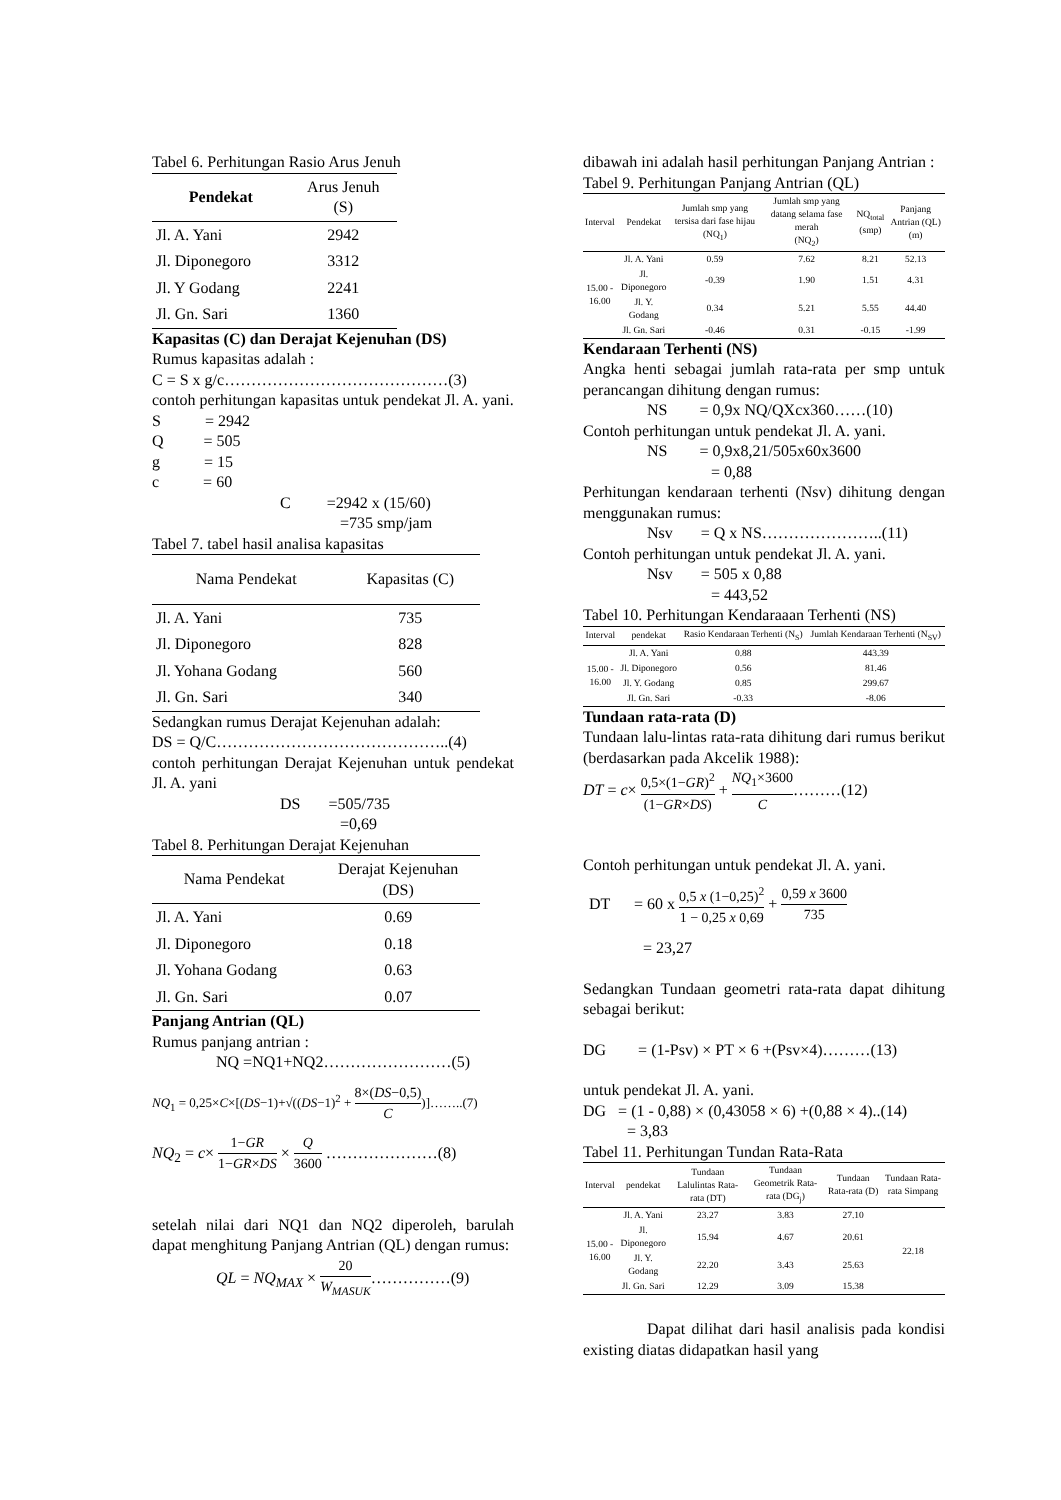Tabel 6. Perhitungan Rasio Arus Jenuh
| Pendekat | Arus Jenuh (S) |
| --- | --- |
| Jl. A. Yani | 2942 |
| Jl. Diponegoro | 3312 |
| Jl. Y Godang | 2241 |
| Jl. Gn. Sari | 1360 |
Kapasitas (C) dan Derajat Kejenuhan (DS)
Rumus kapasitas adalah :
C = S x g/c……………………………………(3)
contoh perhitungan kapasitas untuk pendekat Jl. A. yani.
S = 2942
Q = 505
g = 15
c = 60
C =2942 x (15/60)
=735 smp/jam
Tabel 7. tabel hasil analisa kapasitas
| Nama Pendekat | Kapasitas (C) |
| --- | --- |
| Jl. A. Yani | 735 |
| Jl. Diponegoro | 828 |
| Jl. Yohana Godang | 560 |
| Jl. Gn. Sari | 340 |
Sedangkan rumus Derajat Kejenuhan adalah:
DS = Q/C……………………………………..(4)
contoh perhitungan Derajat Kejenuhan untuk pendekat Jl. A. yani
DS =505/735
=0,69
Tabel 8. Perhitungan Derajat Kejenuhan
| Nama Pendekat | Derajat Kejenuhan (DS) |
| --- | --- |
| Jl. A. Yani | 0.69 |
| Jl. Diponegoro | 0.18 |
| Jl. Yohana Godang | 0.63 |
| Jl. Gn. Sari | 0.07 |
Panjang Antrian (QL)
Rumus panjang antrian :
NQ =NQ1+NQ2……………………(5)
NQ<sub>1</sub> = 0,25×C×[(DS−1)+√((DS−1)<sup>2</sup> + 8×(DS−0,5) C)]……..(7)
NQ<sub>2</sub> = c× 1−GR 1−GR×DS × Q 3600 …………………(8)
setelah nilai dari NQ1 dan NQ2 diperoleh, barulah dapat menghitung Panjang Antrian (QL) dengan rumus:
QL = NQ<sub>MAX</sub> × 20 W<sub>MASUK</sub>……………(9)
dibawah ini adalah hasil perhitungan Panjang Antrian :
Tabel 9. Perhitungan Panjang Antrian (QL)
| Interval | Pendekat | Jumlah smp yang tersisa dari fase hijau (NQ<sub>1</sub>) | Jumlah smp yang datang selama fase merah (NQ<sub>2</sub>) | NQ<sub>total</sub> (smp) | Panjang Antrian (QL) (m) |
| --- | --- | --- | --- | --- | --- |
| 15.00 - 16.00 | Jl. A. Yani | 0.59 | 7.62 | 8.21 | 52.13 |
| | Jl. Diponegoro | -0.39 | 1.90 | 1.51 | 4.31 |
| | Jl. Y. Godang | 0.34 | 5.21 | 5.55 | 44.40 |
| | Jl. Gn. Sari | -0.46 | 0.31 | -0.15 | -1.99 |
Kendaraan Terhenti (NS)
Angka henti sebagai jumlah rata-rata per smp untuk perancangan dihitung dengan rumus:
NS = 0,9x NQ/QXcx360……(10)
Contoh perhitungan untuk pendekat Jl. A. yani.
NS = 0,9x8,21/505x60x3600
= 0,88
Perhitungan kendaraan terhenti (Nsv) dihitung dengan menggunakan rumus:
Nsv = Q x NS…………………..(11)
Contoh perhitungan untuk pendekat Jl. A. yani.
Nsv = 505 x 0,88
= 443,52
Tabel 10. Perhitungan Kendaraaan Terhenti (NS)
| Interval | pendekat | Rasio Kendaraan Terhenti (N<sub>S</sub>) | Jumlah Kendaraan Terhenti (N<sub>SV</sub>) |
| --- | --- | --- | --- |
| 15.00 - 16.00 | Jl. A. Yani | 0.88 | 443.39 |
| | Jl. Diponegoro | 0.56 | 81.46 |
| | Jl. Y. Godang | 0.85 | 299.67 |
| | Jl. Gn. Sari | -0.33 | -8.06 |
Tundaan rata-rata (D)
Tundaan lalu-lintas rata-rata dihitung dari rumus berikut (berdasarkan pada Akcelik 1988):
DT = c× 0,5×(1−GR)<sup>2</sup> (1−GR×DS) + NQ<sub>1</sub>×3600 C………(12)
Contoh perhitungan untuk pendekat Jl. A. yani.
DT = 60 x 0,5 x (1−0,25)<sup>2</sup> 1 − 0,25 x 0,69 + 0,59 x 3600 735
= 23,27
Sedangkan Tundaan geometri rata-rata dapat dihitung sebagai berikut:
DG = (1-Psv) × PT × 6 +(Psv×4)………(13)
untuk pendekat Jl. A. yani.
DG = (1 - 0,88) × (0,43058 × 6) +(0,88 × 4)..(14)
= 3,83
Tabel 11. Perhitungan Tundan Rata-Rata
| Interval | pendekat | Tundaan Lalulintas Rata-rata (DT) | Tundaan Geometrik Rata-rata (DG<sub>j</sub>) | Tundaan Rata-rata (D) | Tundaan Rata-rata Simpang |
| --- | --- | --- | --- | --- | --- |
| 15.00 - 16.00 | Jl. A. Yani | 23.27 | 3.83 | 27.10 | 22.18 |
| | Jl. Diponegoro | 15.94 | 4.67 | 20.61 | |
| | Jl. Y. Godang | 22.20 | 3.43 | 25.63 | |
| | Jl. Gn. Sari | 12.29 | 3.09 | 15.38 | |
Dapat dilihat dari hasil analisis pada kondisi existing diatas didapatkan hasil yang